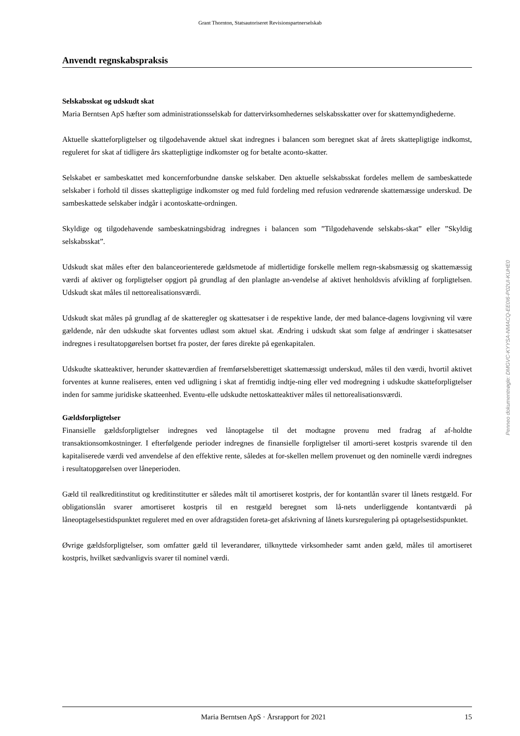Grant Thornton, Statsautoriseret Revisionspartnerselskab
Anvendt regnskabspraksis
Selskabsskat og udskudt skat
Maria Berntsen ApS hæfter som administrationsselskab for dattervirksomhedernes selskabsskatter over for skattemyndighederne.
Aktuelle skatteforpligtelser og tilgodehavende aktuel skat indregnes i balancen som beregnet skat af årets skattepligtige indkomst, reguleret for skat af tidligere års skattepligtige indkomster og for betalte aconto-skatter.
Selskabet er sambeskattet med koncernforbundne danske selskaber. Den aktuelle selskabsskat fordeles mellem de sambeskattede selskaber i forhold til disses skattepligtige indkomster og med fuld fordeling med refusion vedrørende skattemæssige underskud. De sambeskattede selskaber indgår i acontoskatte-ordningen.
Skyldige og tilgodehavende sambeskatningsbidrag indregnes i balancen som ”Tilgodehavende selskabs-skat” eller ”Skyldig selskabsskat”.
Udskudt skat måles efter den balanceorienterede gældsmetode af midlertidige forskelle mellem regn-skabsmæssig og skattemæssig værdi af aktiver og forpligtelser opgjort på grundlag af den planlagte an-vendelse af aktivet henholdsvis afvikling af forpligtelsen. Udskudt skat måles til nettorealisationsværdi.
Udskudt skat måles på grundlag af de skatteregler og skattesatser i de respektive lande, der med balance-dagens lovgivning vil være gældende, når den udskudte skat forventes udløst som aktuel skat. Ændring i udskudt skat som følge af ændringer i skattesatser indregnes i resultatopgørelsen bortset fra poster, der føres direkte på egenkapitalen.
Udskudte skatteaktiver, herunder skatteværdien af fremførselsberettiget skattemæssigt underskud, måles til den værdi, hvortil aktivet forventes at kunne realiseres, enten ved udligning i skat af fremtidig indtje-ning eller ved modregning i udskudte skatteforpligtelser inden for samme juridiske skatteenhed. Eventu-elle udskudte nettoskatteaktiver måles til nettorealisationsværdi.
Gældsforpligtelser
Finansielle gældsforpligtelser indregnes ved lånoptagelse til det modtagne provenu med fradrag af af-holdte transaktionsomkostninger. I efterfølgende perioder indregnes de finansielle forpligtelser til amorti-seret kostpris svarende til den kapitaliserede værdi ved anvendelse af den effektive rente, således at for-skellen mellem provenuet og den nominelle værdi indregnes i resultatopgørelsen over låneperioden.
Gæld til realkreditinstitut og kreditinstitutter er således målt til amortiseret kostpris, der for kontantlån svarer til lånets restgæld. For obligationslån svarer amortiseret kostpris til en restgæld beregnet som lå-nets underliggende kontantværdi på låneoptagelsestidspunktet reguleret med en over afdragstiden foreta-get afskrivning af lånets kursregulering på optagelsestidspunktet.
Øvrige gældsforpligtelser, som omfatter gæld til leverandører, tilknyttede virksomheder samt anden gæld, måles til amortiseret kostpris, hvilket sædvanligvis svarer til nominel værdi.
Penneo dokumentnøgle: DMGVC-KYYSA-NMACQ-EE0I6-P02UI-KUHE0
Maria Berntsen ApS · Årsrapport for 2021 15